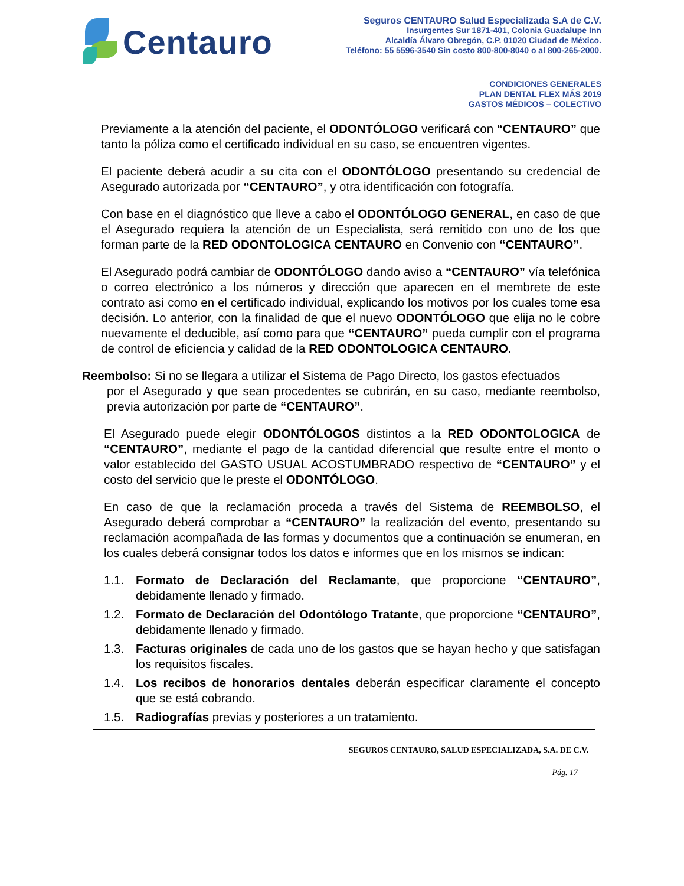Centauro
Seguros CENTAURO Salud Especializada S.A de C.V.
Insurgentes Sur 1871-401, Colonia Guadalupe Inn
Alcaldía Álvaro Obregón, C.P. 01020 Ciudad de México.
Teléfono: 55 5596-3540 Sin costo 800-800-8040 o al 800-265-2000.
CONDICIONES GENERALES
PLAN DENTAL FLEX MÁS 2019
GASTOS MÉDICOS – COLECTIVO
Previamente a la atención del paciente, el ODONTÓLOGO verificará con “CENTAURO” que tanto la póliza como el certificado individual en su caso, se encuentren vigentes.
El paciente deberá acudir a su cita con el ODONTÓLOGO presentando su credencial de Asegurado autorizada por “CENTAURO”, y otra identificación con fotografía.
Con base en el diagnóstico que lleve a cabo el ODONTÓLOGO GENERAL, en caso de que el Asegurado requiera la atención de un Especialista, será remitido con uno de los que forman parte de la RED ODONTOLOGICA CENTAURO en Convenio con “CENTAURO”.
El Asegurado podrá cambiar de ODONTÓLOGO dando aviso a “CENTAURO” vía telefónica o correo electrónico a los números y dirección que aparecen en el membrete de este contrato así como en el certificado individual, explicando los motivos por los cuales tome esa decisión. Lo anterior, con la finalidad de que el nuevo ODONTÓLOGO que elija no le cobre nuevamente el deducible, así como para que “CENTAURO” pueda cumplir con el programa de control de eficiencia y calidad de la RED ODONTOLOGICA CENTAURO.
Reembolso: Si no se llegara a utilizar el Sistema de Pago Directo, los gastos efectuados
por el Asegurado y que sean procedentes se cubrirán, en su caso, mediante reembolso, previa autorización por parte de “CENTAURO”.
El Asegurado puede elegir ODONTÓLOGOS distintos a la RED ODONTOLOGICA de “CENTAURO”, mediante el pago de la cantidad diferencial que resulte entre el monto o valor establecido del GASTO USUAL ACOSTUMBRADO respectivo de “CENTAURO” y el costo del servicio que le preste el ODONTÓLOGO.
En caso de que la reclamación proceda a través del Sistema de REEMBOLSO, el Asegurado deberá comprobar a “CENTAURO” la realización del evento, presentando su reclamación acompañada de las formas y documentos que a continuación se enumeran, en los cuales deberá consignar todos los datos e informes que en los mismos se indican:
1.1. Formato de Declaración del Reclamante, que proporcione “CENTAURO”, debidamente llenado y firmado.
1.2. Formato de Declaración del Odontólogo Tratante, que proporcione “CENTAURO”, debidamente llenado y firmado.
1.3. Facturas originales de cada uno de los gastos que se hayan hecho y que satisfagan los requisitos fiscales.
1.4. Los recibos de honorarios dentales deberán especificar claramente el concepto que se está cobrando.
1.5. Radiografías previas y posteriores a un tratamiento.
SEGUROS CENTAURO, SALUD ESPECIALIZADA, S.A. DE C.V.
Pág. 17